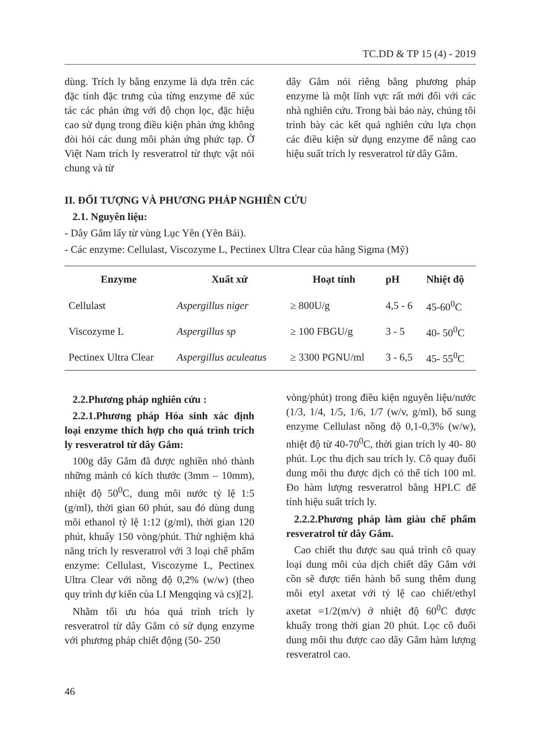TC.DD & TP 15 (4) - 2019
dùng. Trích ly bằng enzyme là dựa trên các đặc tính đặc trưng của từng enzyme để xúc tác các phản ứng với độ chọn lọc, đặc hiệu cao sử dụng trong điều kiện phản ứng không đòi hỏi các dung môi phản ứng phức tạp. Ở Việt Nam trích ly resveratrol từ thực vật nói chung và từ
dây Gắm nói riêng bằng phương pháp enzyme là một lĩnh vực rất mới đối với các nhà nghiên cứu. Trong bài báo này, chúng tôi trình bày các kết quả nghiên cứu lựa chọn các điều kiện sử dụng enzyme để nâng cao hiệu suất trích ly resveratrol từ dây Gắm.
II. ĐỐI TƯỢNG VÀ PHƯƠNG PHÁP NGHIÊN CỨU
2.1. Nguyên liệu:
- Dây Gắm lấy từ vùng Lục Yên (Yên Bái).
- Các enzyme: Cellulast, Viscozyme L, Pectinex Ultra Clear của hãng Sigma (Mỹ)
| Enzyme | Xuất xứ | Hoạt tính | pH | Nhiệt độ |
| --- | --- | --- | --- | --- |
| Cellulast | Aspergillus niger | ≥ 800U/g | 4,5 - 6 | 45-60<sup>0</sup>C |
| Viscozyme L | Aspergillus sp | ≥ 100 FBGU/g | 3 - 5 | 40- 50<sup>0</sup>C |
| Pectinex Ultra Clear | Aspergillus aculeatus | ≥ 3300 PGNU/ml | 3 - 6,5 | 45- 55<sup>0</sup>C |
2.2.Phương pháp nghiên cứu :
2.2.1.Phương pháp Hóa sinh xác định loại enzyme thích hợp cho quá trình trích ly resveratrol từ dây Gắm:
100g dây Gắm đã được nghiền nhỏ thành những mảnh có kích thước (3mm – 10mm), nhiệt độ 50<sup>0</sup>C, dung môi nước tỷ lệ 1:5 (g/ml), thời gian 60 phút, sau đó dùng dung môi ethanol tỷ lệ 1:12 (g/ml), thời gian 120 phút, khuấy 150 vòng/phút. Thử nghiệm khả năng trích ly resveratrol với 3 loại chế phẩm enzyme: Cellulast, Viscozyme L, Pectinex Ultra Clear với nồng độ 0,2% (w/w) (theo quy trình dự kiến của LI Mengqing và cs)[2].
Nhằm tối ưu hóa quá trình trích ly resveratrol từ dây Gắm có sử dụng enzyme với phương pháp chiết động (50- 250
vòng/phút) trong điều kiện nguyên liệu/nước (1/3, 1/4, 1/5, 1/6, 1/7 (w/v, g/ml), bổ sung enzyme Cellulast nồng độ 0,1-0,3% (w/w), nhiệt độ từ 40-70<sup>0</sup>C, thời gian trích ly 40- 80 phút. Lọc thu dịch sau trích ly. Cô quay đuổi dung môi thu được dịch có thể tích 100 ml. Đo hàm lượng resveratrol bằng HPLC để tính hiệu suất trích ly.
2.2.2.Phương pháp làm giàu chế phẩm resveratrol từ dây Gắm.
Cao chiết thu được sau quá trình cô quay loại dung môi của dịch chiết dây Gắm với cồn sẽ được tiến hành bổ sung thêm dung môi etyl axetat với tỷ lệ cao chiết/ethyl axetat =1/2(m/v) ở nhiệt độ 60<sup>0</sup>C được khuấy trong thời gian 20 phút. Lọc cô đuổi dung môi thu được cao dây Gắm hàm lượng resveratrol cao.
46